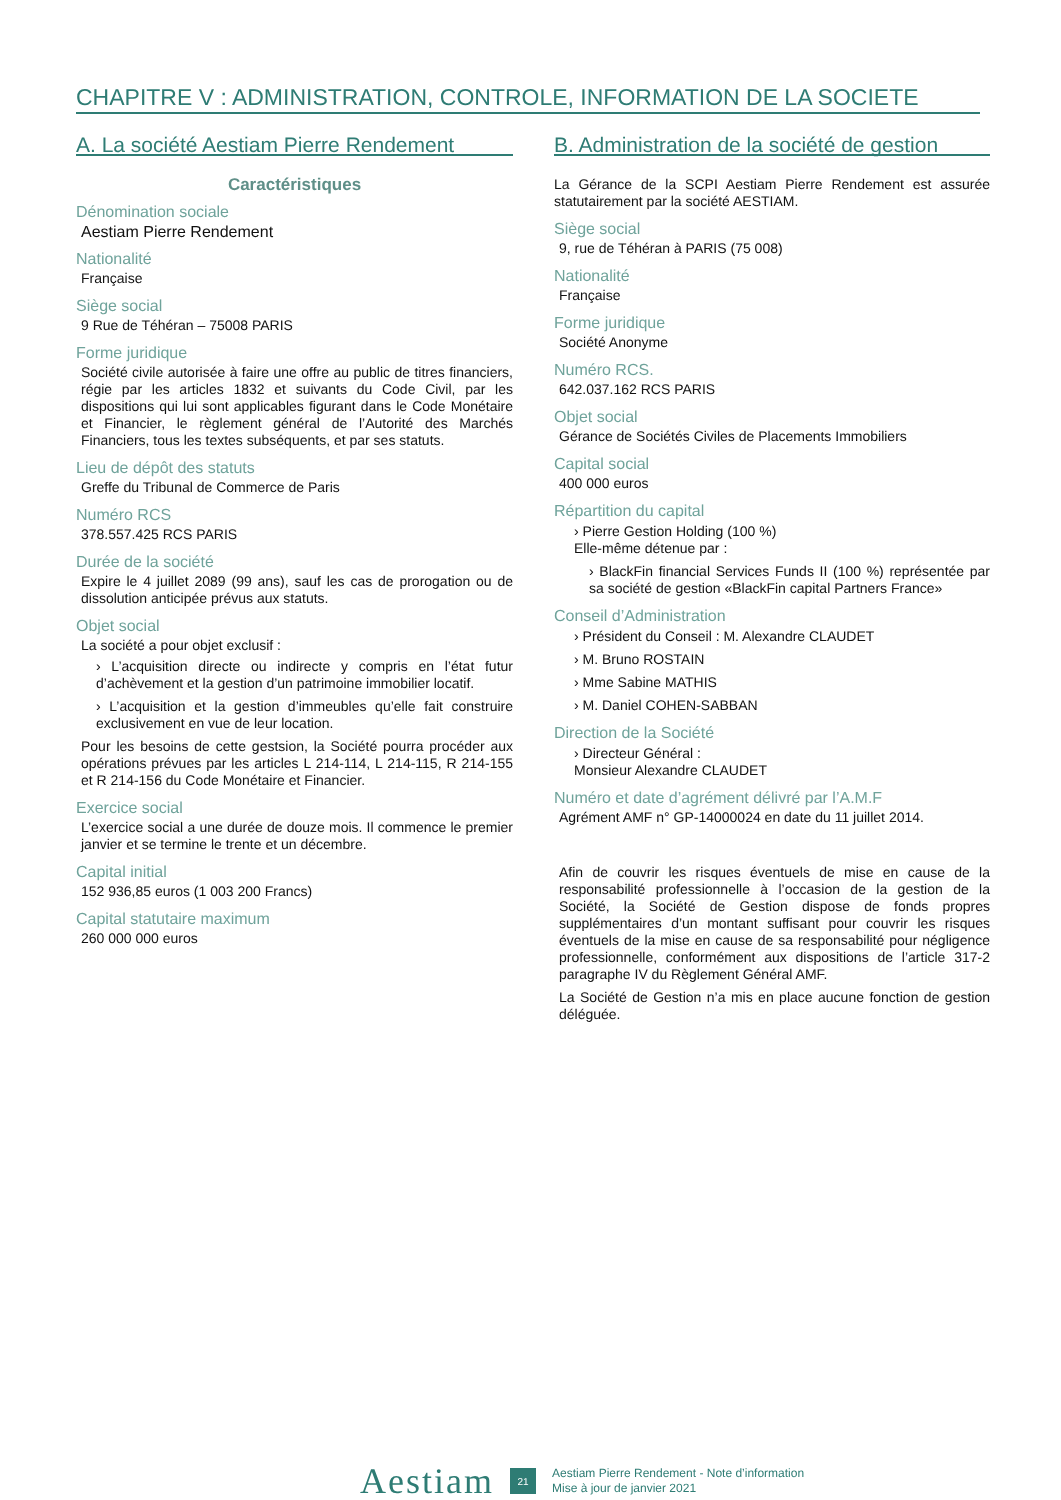CHAPITRE V : ADMINISTRATION, CONTROLE, INFORMATION DE LA SOCIETE
A. La société Aestiam Pierre Rendement
Caractéristiques
Dénomination sociale
Aestiam Pierre Rendement
Nationalité
Française
Siège social
9 Rue de Téhéran – 75008 PARIS
Forme juridique
Société civile autorisée à faire une offre au public de titres financiers, régie par les articles 1832 et suivants du Code Civil, par les dispositions qui lui sont applicables figurant dans le Code Monétaire et Financier, le règlement général de l’Autorité des Marchés Financiers, tous les textes subséquents, et par ses statuts.
Lieu de dépôt des statuts
Greffe du Tribunal de Commerce de Paris
Numéro RCS
378.557.425 RCS PARIS
Durée de la société
Expire le 4 juillet 2089 (99 ans), sauf les cas de prorogation ou de dissolution anticipée prévus aux statuts.
Objet social
La société a pour objet exclusif :
› L’acquisition directe ou indirecte y compris en l’état futur d’achèvement et la gestion d’un patrimoine immobilier locatif.
› L’acquisition et la gestion d’immeubles qu’elle fait construire exclusivement en vue de leur location.
Pour les besoins de cette gestsion, la Société pourra procéder aux opérations prévues par les articles L 214-114, L 214-115, R 214-155 et R 214-156 du Code Monétaire et Financier.
Exercice social
L’exercice social a une durée de douze mois. Il commence le premier janvier et se termine le trente et un décembre.
Capital initial
152 936,85 euros (1 003 200 Francs)
Capital statutaire maximum
260 000 000 euros
B. Administration de la société de gestion
La Gérance de la SCPI Aestiam Pierre Rendement est assurée statutairement par la société AESTIAM.
Siège social
9, rue de Téhéran à PARIS (75 008)
Nationalité
Française
Forme juridique
Société Anonyme
Numéro RCS.
642.037.162 RCS PARIS
Objet social
Gérance de Sociétés Civiles de Placements Immobiliers
Capital social
400 000 euros
Répartition du capital
› Pierre Gestion Holding (100 %)
Elle-même détenue par :
› BlackFin financial Services Funds II (100 %) représentée par sa société de gestion «BlackFin capital Partners France»
Conseil d’Administration
› Président du Conseil : M. Alexandre CLAUDET
› M. Bruno ROSTAIN
› Mme Sabine MATHIS
› M. Daniel COHEN-SABBAN
Direction de la Société
› Directeur Général :
Monsieur Alexandre CLAUDET
Numéro et date d’agrément délivré par l’A.M.F
Agrément AMF n° GP-14000024 en date du 11 juillet 2014.
Afin de couvrir les risques éventuels de mise en cause de la responsabilité professionnelle à l’occasion de la gestion de la Société, la Société de Gestion dispose de fonds propres supplémentaires d’un montant suffisant pour couvrir les risques éventuels de la mise en cause de sa responsabilité pour négligence professionnelle, conformément aux dispositions de l’article 317-2 paragraphe IV du Règlement Général AMF.
La Société de Gestion n’a mis en place aucune fonction de gestion déléguée.
Aestiam 21 Aestiam Pierre Rendement - Note d’information
Mise à jour de janvier 2021